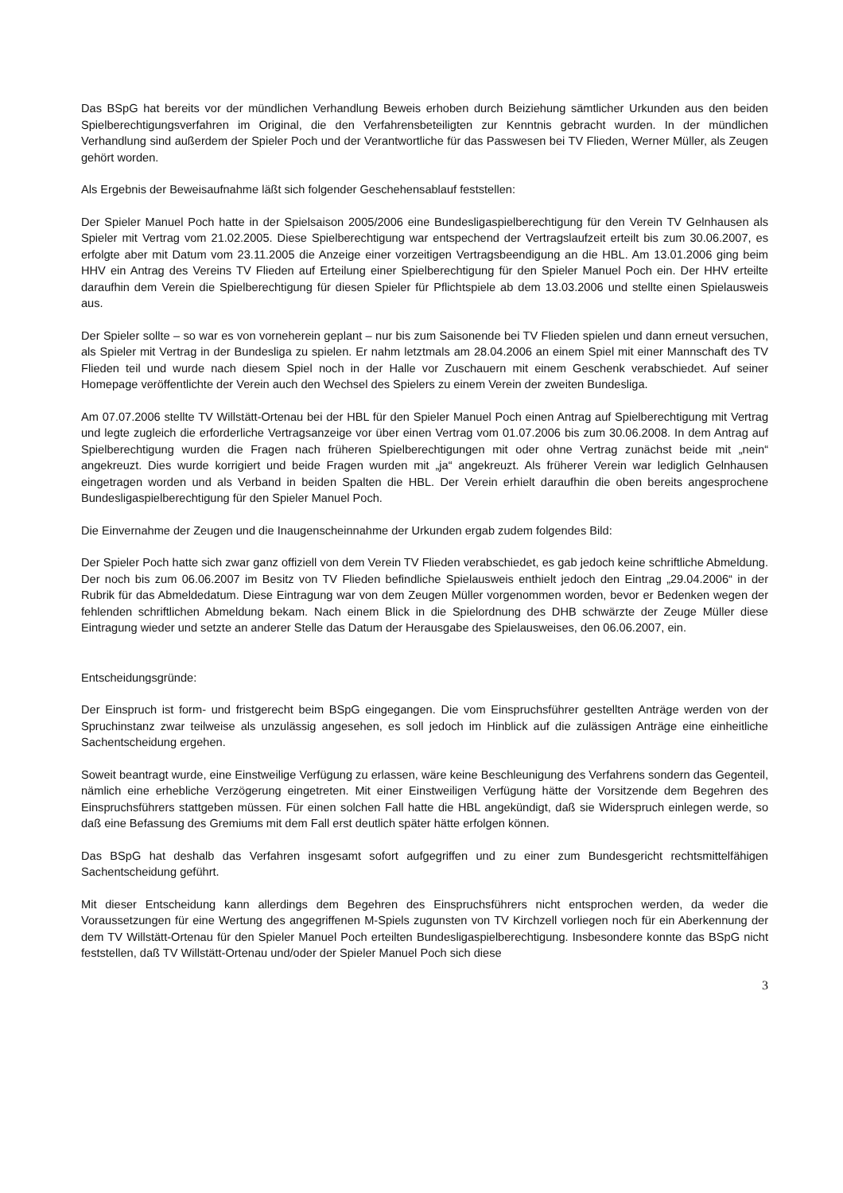Das BSpG hat bereits vor der mündlichen Verhandlung Beweis erhoben durch Beiziehung sämtlicher Urkunden aus den beiden Spielberechtigungsverfahren im Original, die den Verfahrensbeteiligten zur Kenntnis gebracht wurden. In der mündlichen Verhandlung sind außerdem der Spieler Poch und der Verantwortliche für das Passwesen bei TV Flieden, Werner Müller, als Zeugen gehört worden.
Als Ergebnis der Beweisaufnahme läßt sich folgender Geschehensablauf feststellen:
Der Spieler Manuel Poch hatte in der Spielsaison 2005/2006 eine Bundesligaspielberechtigung für den Verein TV Gelnhausen als Spieler mit Vertrag vom 21.02.2005. Diese Spielberechtigung war entspechend der Vertragslaufzeit erteilt bis zum 30.06.2007, es erfolgte aber mit Datum vom 23.11.2005 die Anzeige einer vorzeitigen Vertragsbeendigung an die HBL. Am 13.01.2006 ging beim HHV ein Antrag des Vereins TV Flieden auf Erteilung einer Spielberechtigung für den Spieler Manuel Poch ein. Der HHV erteilte daraufhin dem Verein die Spielberechtigung für diesen Spieler für Pflichtspiele ab dem 13.03.2006 und stellte einen Spielausweis aus.
Der Spieler sollte – so war es von vorneherein geplant – nur bis zum Saisonende bei TV Flieden spielen und dann erneut versuchen, als Spieler mit Vertrag in der Bundesliga zu spielen. Er nahm letztmals am 28.04.2006 an einem Spiel mit einer Mannschaft des TV Flieden teil und wurde nach diesem Spiel noch in der Halle vor Zuschauern mit einem Geschenk verabschiedet. Auf seiner Homepage veröffentlichte der Verein auch den Wechsel des Spielers zu einem Verein der zweiten Bundesliga.
Am 07.07.2006 stellte TV Willstätt-Ortenau bei der HBL für den Spieler Manuel Poch einen Antrag auf Spielberechtigung mit Vertrag und legte zugleich die erforderliche Vertragsanzeige vor über einen Vertrag vom 01.07.2006 bis zum 30.06.2008. In dem Antrag auf Spielberechtigung wurden die Fragen nach früheren Spielberechtigungen mit oder ohne Vertrag zunächst beide mit „nein“ angekreuzt. Dies wurde korrigiert und beide Fragen wurden mit „ja“ angekreuzt. Als früherer Verein war lediglich Gelnhausen eingetragen worden und als Verband in beiden Spalten die HBL. Der Verein erhielt daraufhin die oben bereits angesprochene Bundesligaspielberechtigung für den Spieler Manuel Poch.
Die Einvernahme der Zeugen und die Inaugenscheinnahme der Urkunden ergab zudem folgendes Bild:
Der Spieler Poch hatte sich zwar ganz offiziell von dem Verein TV Flieden verabschiedet, es gab jedoch keine schriftliche Abmeldung. Der noch bis zum 06.06.2007 im Besitz von TV Flieden befindliche Spielausweis enthielt jedoch den Eintrag „29.04.2006“ in der Rubrik für das Abmeldedatum. Diese Eintragung war von dem Zeugen Müller vorgenommen worden, bevor er Bedenken wegen der fehlenden schriftlichen Abmeldung bekam. Nach einem Blick in die Spielordnung des DHB schwärzte der Zeuge Müller diese Eintragung wieder und setzte an anderer Stelle das Datum der Herausgabe des Spielausweises, den 06.06.2007, ein.
Entscheidungsgründe:
Der Einspruch ist form- und fristgerecht beim BSpG eingegangen. Die vom Einspruchsführer gestellten Anträge werden von der Spruchinstanz zwar teilweise als unzulässig angesehen, es soll jedoch im Hinblick auf die zulässigen Anträge eine einheitliche Sachentscheidung ergehen.
Soweit beantragt wurde, eine Einstweilige Verfügung zu erlassen, wäre keine Beschleunigung des Verfahrens sondern das Gegenteil, nämlich eine erhebliche Verzögerung eingetreten. Mit einer Einstweiligen Verfügung hätte der Vorsitzende dem Begehren des Einspruchsführers stattgeben müssen. Für einen solchen Fall hatte die HBL angekündigt, daß sie Widerspruch einlegen werde, so daß eine Befassung des Gremiums mit dem Fall erst deutlich später hätte erfolgen können.
Das BSpG hat deshalb das Verfahren insgesamt sofort aufgegriffen und zu einer zum Bundesgericht rechtsmittelfähigen Sachentscheidung geführt.
Mit dieser Entscheidung kann allerdings dem Begehren des Einspruchsführers nicht entsprochen werden, da weder die Voraussetzungen für eine Wertung des angegriffenen M-Spiels zugunsten von TV Kirchzell vorliegen noch für ein Aberkennung der dem TV Willstätt-Ortenau für den Spieler Manuel Poch erteilten Bundesligaspielberechtigung. Insbesondere konnte das BSpG nicht feststellen, daß TV Willstätt-Ortenau und/oder der Spieler Manuel Poch sich diese
3